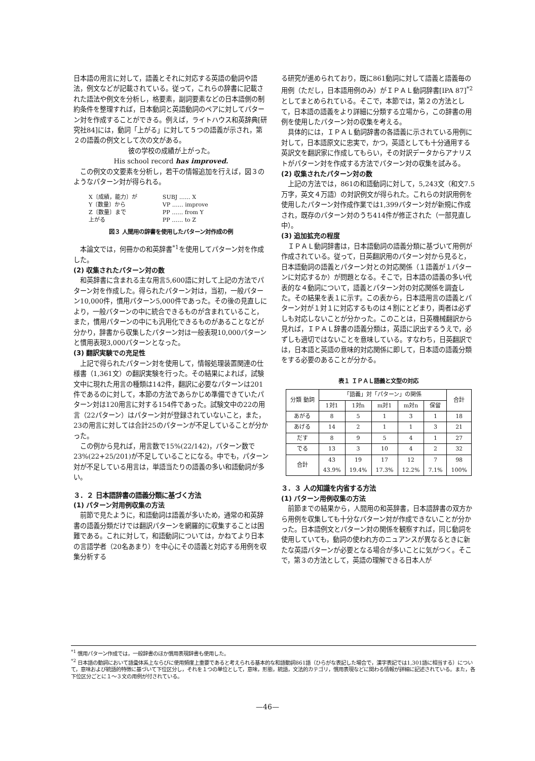日本語の用言に対して，語義とそれに対応する英語の動詞や語法，例文などが記載されている。従って，これらの辞書に記載された語法や例文を分析し，格要素，副詞要素などの日本語側の制約条件を整理すれば，日本動詞と英語動詞のペアに対してパターン対を作成することができる。例えば，ライトハウス和英辞典[研究社84]には，動詞「上がる」に対して５つの語義が示され，第２の語義の例文として次の文がある。
彼の学校の成績が上がった。
His school record has improved.
この例文の文要素を分析し，若干の情報追加を行えば，図３のようなパターン対が得られる。
X〔成績，能力〕が
Y〔数量〕から
Z〔数量〕まで
上がる
SUBJ …… X
VP …… improve
PP …… from Y
PP …… to Z
図３ 人間用の辞書を使用したパターン対作成の例
本論文では，何冊かの和英辞書<sup>*1</sup>を使用してパターン対を作成した。
(2) 収集されたパターン対の数
和英辞書に含まれる主な用言5,600語に対して上記の方法でパターン対を作成した。得られたパターン対は，当初，一般パターン10,000件，慣用パターン5,000件であった。その後の見直しにより，一般パターンの中に統合できるものが含まれていること，また，慣用パターンの中にも汎用化できるものがあることなどが分かり，辞書から収集したパターン対は一般表現10,000パターンと慣用表現3,000パターンとなった。
(3) 翻訳実験での充足性
上記で得られたパターン対を使用して，情報処理装置関連の仕様書（1,361文）の翻訳実験を行った。その結果によれば，試験文中に現れた用言の種類は142件，翻訳に必要なパターンは201件であるのに対して，本節の方法であらかじめ準備できていたパターン対は120用言に対する154件であった。試験文中の22の用言（22パターン）はパターン対が登録されていないこと，また，23の用言に対しては合計25のパターンが不足していることが分かった。
この例から見れば，用言数で15%(22/142)，パターン数で23%(22+25/201)が不足していることになる。中でも，パターン対が不足している用言は，単語当たりの語義の多い和語動詞が多い。
３．２ 日本語辞書の語義分類に基づく方法
(1) パターン対用例収集の方法
前節で見たように，和語動詞は語義が多いため，通常の和英辞書の語義分類だけでは翻訳パターンを網羅的に収集することは困難である。これに対して，和語動詞については，かねてより日本の言語学者（20名あまり）を中心にその語義と対応する用例を収集分析する
る研究が進められており，既に861動詞に対して語義と語義毎の用例（ただし，日本語用例のみ）がＩＰＡＬ動詞辞書[IPA 87]<sup>*2</sup>としてまとめられている。そこで，本節では，第２の方法として，日本語の語義をより詳細に分類する立場から，この辞書の用例を使用したパターン対の収集を考える。
具体的には，ＩＰＡＬ動詞辞書の各語義に示されている用例に対して，日本語原文に忠実で，かつ，英語としても十分通用する英訳文を翻訳家に作成してもらい，その対訳データからアナリストがパターン対を作成する方法でパターン対の収集を試みる。
(2) 収集されたパターン対の数
上記の方法では，861の和語動詞に対して，5,243文（和文7.5万字，英文４万語）の対訳例文が得られた。これらの対訳用例を使用したパターン対作成作業では1,399パターン対が新規に作成され，既存のパターン対のうち414件が修正された（一部見直し中）。
(3) 追加拡充の程度
ＩＰＡＬ動詞辞書は，日本語動詞の語義分類に基づいて用例が作成されている。従って，日英翻訳用のパターン対から見ると，日本語動詞の語義とパターン対との対応関係（１語義が１パターンに対応するか）が問題となる。そこで，日本語の語義の多い代表的な４動詞について，語義とパターン対の対応関係を調査した。その結果を表１に示す。この表から，日本語用言の語義とパターン対が１対１に対応するものは４割にとどまり，両者は必ずしも対応しないことが分かった。このことは，日英機械翻訳から見れば，ＩＰＡＬ辞書の語義分類は，英語に訳出するうえで，必ずしも適切ではないことを意味している。すなわち，日英翻訳では，日本語と英語の意味的対応関係に即して，日本語の語義分類をする必要のあることが分かる。
表１ ＩＰＡＬ語義と文型の対応
| 分類 動詞 | 「語義」対「パターン」の関係 | | | | | 合計 |
| --- | --- | --- | --- | --- | --- | --- |
| | 1対1 | 1対n | m対1 | m対n | 保留 | |
| あがる | 8 | 5 | 1 | 3 | 1 | 18 |
| あげる | 14 | 2 | 1 | 1 | 3 | 21 |
| だす | 8 | 9 | 5 | 4 | 1 | 27 |
| でる | 13 | 3 | 10 | 4 | 2 | 32 |
| 合計 | 43 43.9% | 19 19.4% | 17 17.3% | 12 12.2% | 7 7.1% | 98 100% |
３．３ 人の知識を内省する方法
(1) パターン用例収集の方法
前節までの結果から，人間用の和英辞書，日本語辞書の双方から用例を収集しても十分なパターン対が作成できないことが分かった。日本語例文とパターン対の関係を観察すれば，同じ動詞を使用していても，動詞の使われ方のニュアンスが異なるときに新たな英語パターンが必要となる場合が多いことに気がつく。そこで，第３の方法として，英語の理解できる日本人が
<sup>*1</sup> 慣用パターン作成では，一般辞書のほか慣用表現辞書も使用した。
<sup>*2</sup> 日本語の動詞において語彙体系上ならびに使用頻度上重要であると考えられる基本的な和語動詞861語（ひらがな表記した場合で，漢字表記では1,301語に相当する）について，意味および統語的特徴に基づいて下位区分し，それを１つの単位として，意味，形態，統語，文法的カテゴリ，慣用表現などに関わる情報が詳細に記述されている。また，各下位区分ごとに１～３文の用例が付されている。
—46—